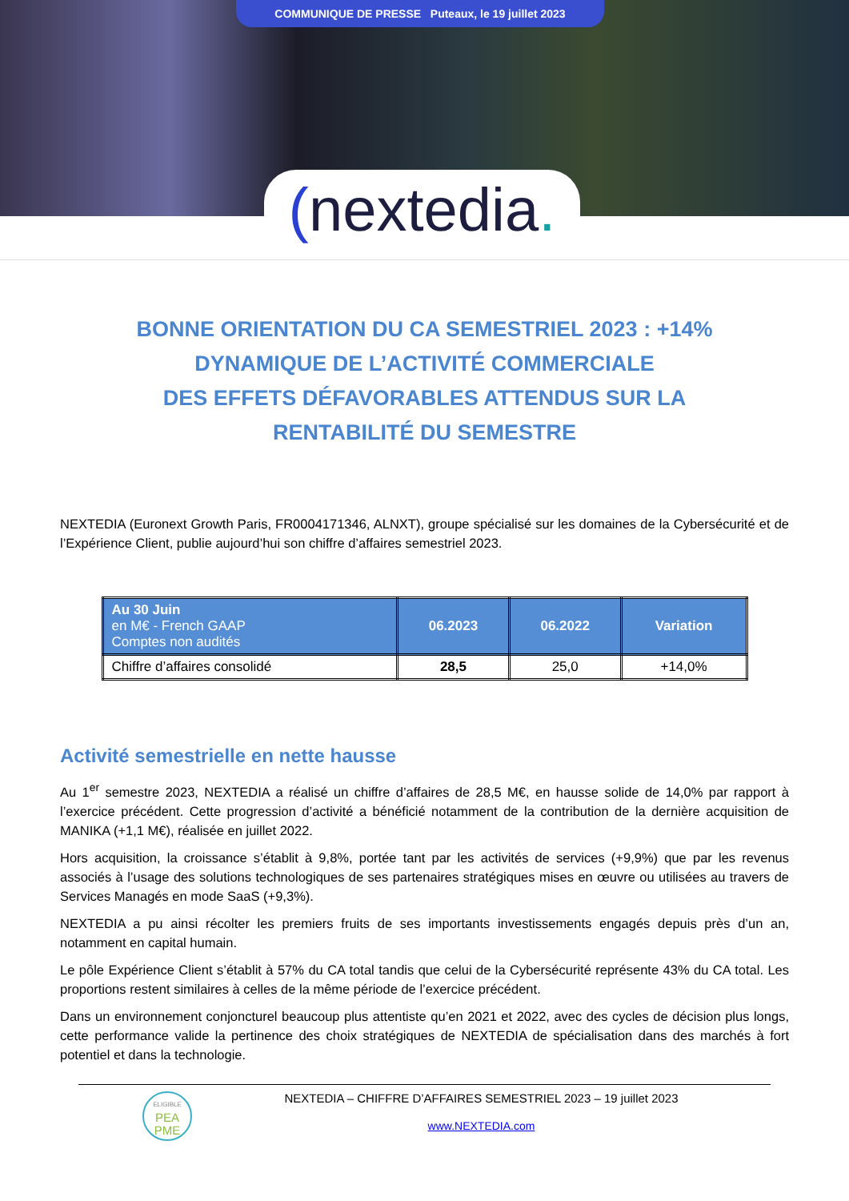COMMUNIQUE DE PRESSE Puteaux, le 19 juillet 2023
(nextedia.
BONNE ORIENTATION DU CA SEMESTRIEL 2023 : +14%
DYNAMIQUE DE L’ACTIVITÉ COMMERCIALE
DES EFFETS DÉFAVORABLES ATTENDUS SUR LA RENTABILITÉ DU SEMESTRE
NEXTEDIA (Euronext Growth Paris, FR0004171346, ALNXT), groupe spécialisé sur les domaines de la Cybersécurité et de l’Expérience Client, publie aujourd’hui son chiffre d’affaires semestriel 2023.
| Au 30 Juin en M€ - French GAAP Comptes non audités | 06.2023 | 06.2022 | Variation |
| --- | --- | --- | --- |
| Chiffre d’affaires consolidé | 28,5 | 25,0 | +14,0% |
Activité semestrielle en nette hausse
Au 1<sup>er</sup> semestre 2023, NEXTEDIA a réalisé un chiffre d’affaires de 28,5 M€, en hausse solide de 14,0% par rapport à l’exercice précédent. Cette progression d’activité a bénéficié notamment de la contribution de la dernière acquisition de MANIKA (+1,1 M€), réalisée en juillet 2022.
Hors acquisition, la croissance s’établit à 9,8%, portée tant par les activités de services (+9,9%) que par les revenus associés à l’usage des solutions technologiques de ses partenaires stratégiques mises en œuvre ou utilisées au travers de Services Managés en mode SaaS (+9,3%).
NEXTEDIA a pu ainsi récolter les premiers fruits de ses importants investissements engagés depuis près d’un an, notamment en capital humain.
Le pôle Expérience Client s’établit à 57% du CA total tandis que celui de la Cybersécurité représente 43% du CA total. Les proportions restent similaires à celles de la même période de l’exercice précédent.
Dans un environnement conjoncturel beaucoup plus attentiste qu’en 2021 et 2022, avec des cycles de décision plus longs, cette performance valide la pertinence des choix stratégiques de NEXTEDIA de spécialisation dans des marchés à fort potentiel et dans la technologie.
ELIGIBLE
PEA
PME
NEXTEDIA – CHIFFRE D’AFFAIRES SEMESTRIEL 2023 – 19 juillet 2023
www.NEXTEDIA.com